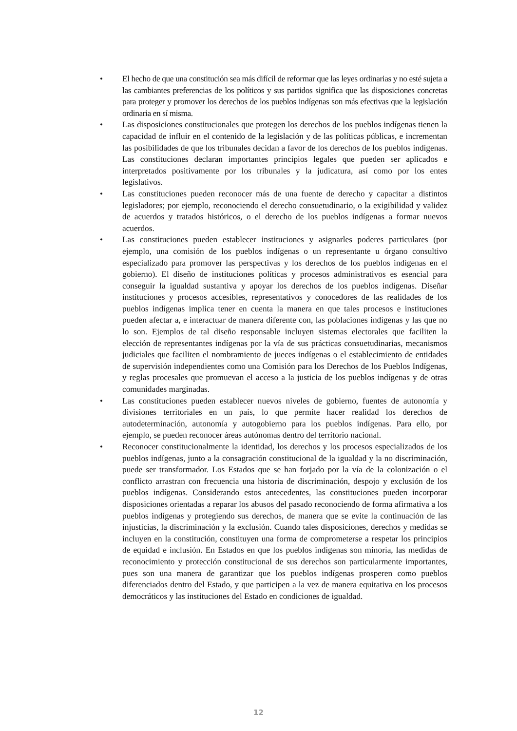• El hecho de que una constitución sea más difícil de reformar que las leyes ordinarias y no esté sujeta a las cambiantes preferencias de los políticos y sus partidos significa que las disposiciones concretas para proteger y promover los derechos de los pueblos indígenas son más efectivas que la legislación ordinaria en sí misma.
• Las disposiciones constitucionales que protegen los derechos de los pueblos indígenas tienen la capacidad de influir en el contenido de la legislación y de las políticas públicas, e incrementan las posibilidades de que los tribunales decidan a favor de los derechos de los pueblos indígenas. Las constituciones declaran importantes principios legales que pueden ser aplicados e interpretados positivamente por los tribunales y la judicatura, así como por los entes legislativos.
• Las constituciones pueden reconocer más de una fuente de derecho y capacitar a distintos legisladores; por ejemplo, reconociendo el derecho consuetudinario, o la exigibilidad y validez de acuerdos y tratados históricos, o el derecho de los pueblos indígenas a formar nuevos acuerdos.
• Las constituciones pueden establecer instituciones y asignarles poderes particulares (por ejemplo, una comisión de los pueblos indígenas o un representante u órgano consultivo especializado para promover las perspectivas y los derechos de los pueblos indígenas en el gobierno). El diseño de instituciones políticas y procesos administrativos es esencial para conseguir la igualdad sustantiva y apoyar los derechos de los pueblos indígenas. Diseñar instituciones y procesos accesibles, representativos y conocedores de las realidades de los pueblos indígenas implica tener en cuenta la manera en que tales procesos e instituciones pueden afectar a, e interactuar de manera diferente con, las poblaciones indígenas y las que no lo son. Ejemplos de tal diseño responsable incluyen sistemas electorales que faciliten la elección de representantes indígenas por la vía de sus prácticas consuetudinarias, mecanismos judiciales que faciliten el nombramiento de jueces indígenas o el establecimiento de entidades de supervisión independientes como una Comisión para los Derechos de los Pueblos Indígenas, y reglas procesales que promuevan el acceso a la justicia de los pueblos indígenas y de otras comunidades marginadas.
• Las constituciones pueden establecer nuevos niveles de gobierno, fuentes de autonomía y divisiones territoriales en un país, lo que permite hacer realidad los derechos de autodeterminación, autonomía y autogobierno para los pueblos indígenas. Para ello, por ejemplo, se pueden reconocer áreas autónomas dentro del territorio nacional.
• Reconocer constitucionalmente la identidad, los derechos y los procesos especializados de los pueblos indígenas, junto a la consagración constitucional de la igualdad y la no discriminación, puede ser transformador. Los Estados que se han forjado por la vía de la colonización o el conflicto arrastran con frecuencia una historia de discriminación, despojo y exclusión de los pueblos indígenas. Considerando estos antecedentes, las constituciones pueden incorporar disposiciones orientadas a reparar los abusos del pasado reconociendo de forma afirmativa a los pueblos indígenas y protegiendo sus derechos, de manera que se evite la continuación de las injusticias, la discriminación y la exclusión. Cuando tales disposiciones, derechos y medidas se incluyen en la constitución, constituyen una forma de comprometerse a respetar los principios de equidad e inclusión. En Estados en que los pueblos indígenas son minoría, las medidas de reconocimiento y protección constitucional de sus derechos son particularmente importantes, pues son una manera de garantizar que los pueblos indígenas prosperen como pueblos diferenciados dentro del Estado, y que participen a la vez de manera equitativa en los procesos democráticos y las instituciones del Estado en condiciones de igualdad.
12